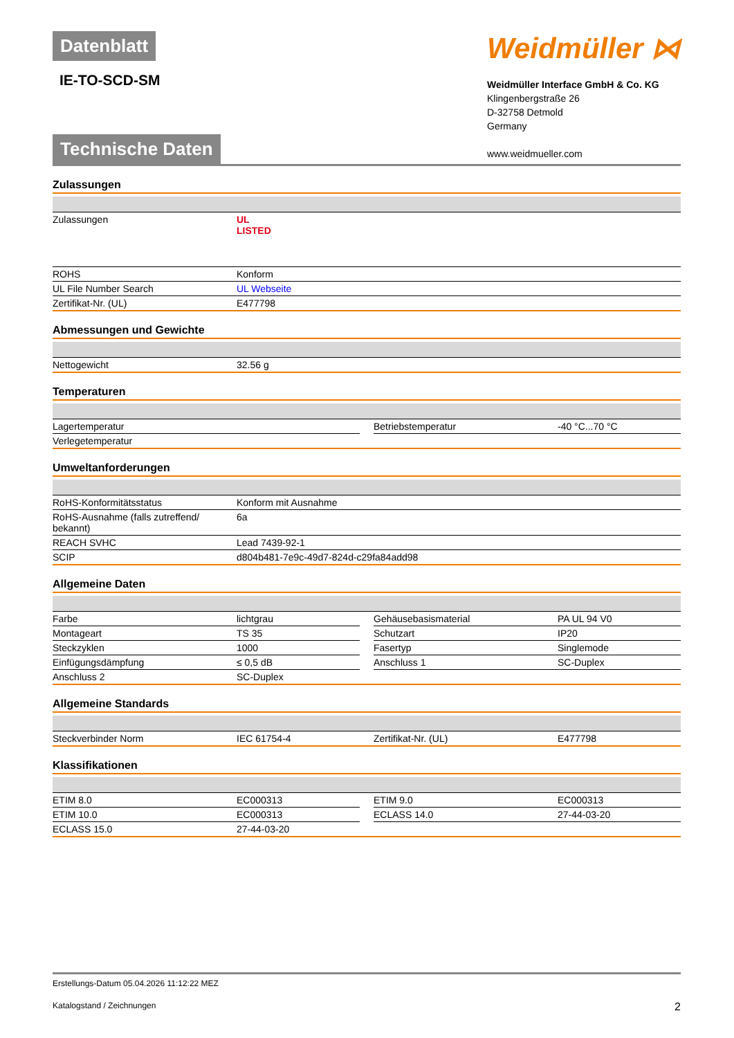Datenblatt
IE-TO-SCD-SM
Weidmüller ⋈
Weidmüller Interface GmbH & Co. KG
Klingenbergstraße 26
D-32758 Detmold
Germany
www.weidmueller.com
Technische Daten
Zulassungen
| Zulassungen | UL LISTED |
| ROHS | Konform |
| UL File Number Search | UL Webseite |
| Zertifikat-Nr. (UL) | E477798 |
Abmessungen und Gewichte
| Nettogewicht | 32.56 g |
Temperaturen
| Lagertemperatur | | | Betriebstemperatur | -40 °C...70 °C |
| Verlegetemperatur | | | | |
Umweltanforderungen
| RoHS-Konformitätsstatus | Konform mit Ausnahme |
| RoHS-Ausnahme (falls zutreffend/ bekannt) | 6a |
| REACH SVHC | Lead 7439-92-1 |
| SCIP | d804b481-7e9c-49d7-824d-c29fa84add98 |
Allgemeine Daten
| Farbe | lichtgrau | | Gehäusebasismaterial | PA UL 94 V0 |
| Montageart | TS 35 | | Schutzart | IP20 |
| Steckzyklen | 1000 | | Fasertyp | Singlemode |
| Einfügungsdämpfung | ≤ 0,5 dB | | Anschluss 1 | SC-Duplex |
| Anschluss 2 | SC-Duplex | | | |
Allgemeine Standards
| Steckverbinder Norm | IEC 61754-4 | | Zertifikat-Nr. (UL) | E477798 |
Klassifikationen
| ETIM 8.0 | EC000313 | | ETIM 9.0 | EC000313 |
| ETIM 10.0 | EC000313 | | ECLASS 14.0 | 27-44-03-20 |
| ECLASS 15.0 | 27-44-03-20 | | | |
Erstellungs-Datum 05.04.2026 11:12:22 MEZ
Katalogstand / Zeichnungen 2